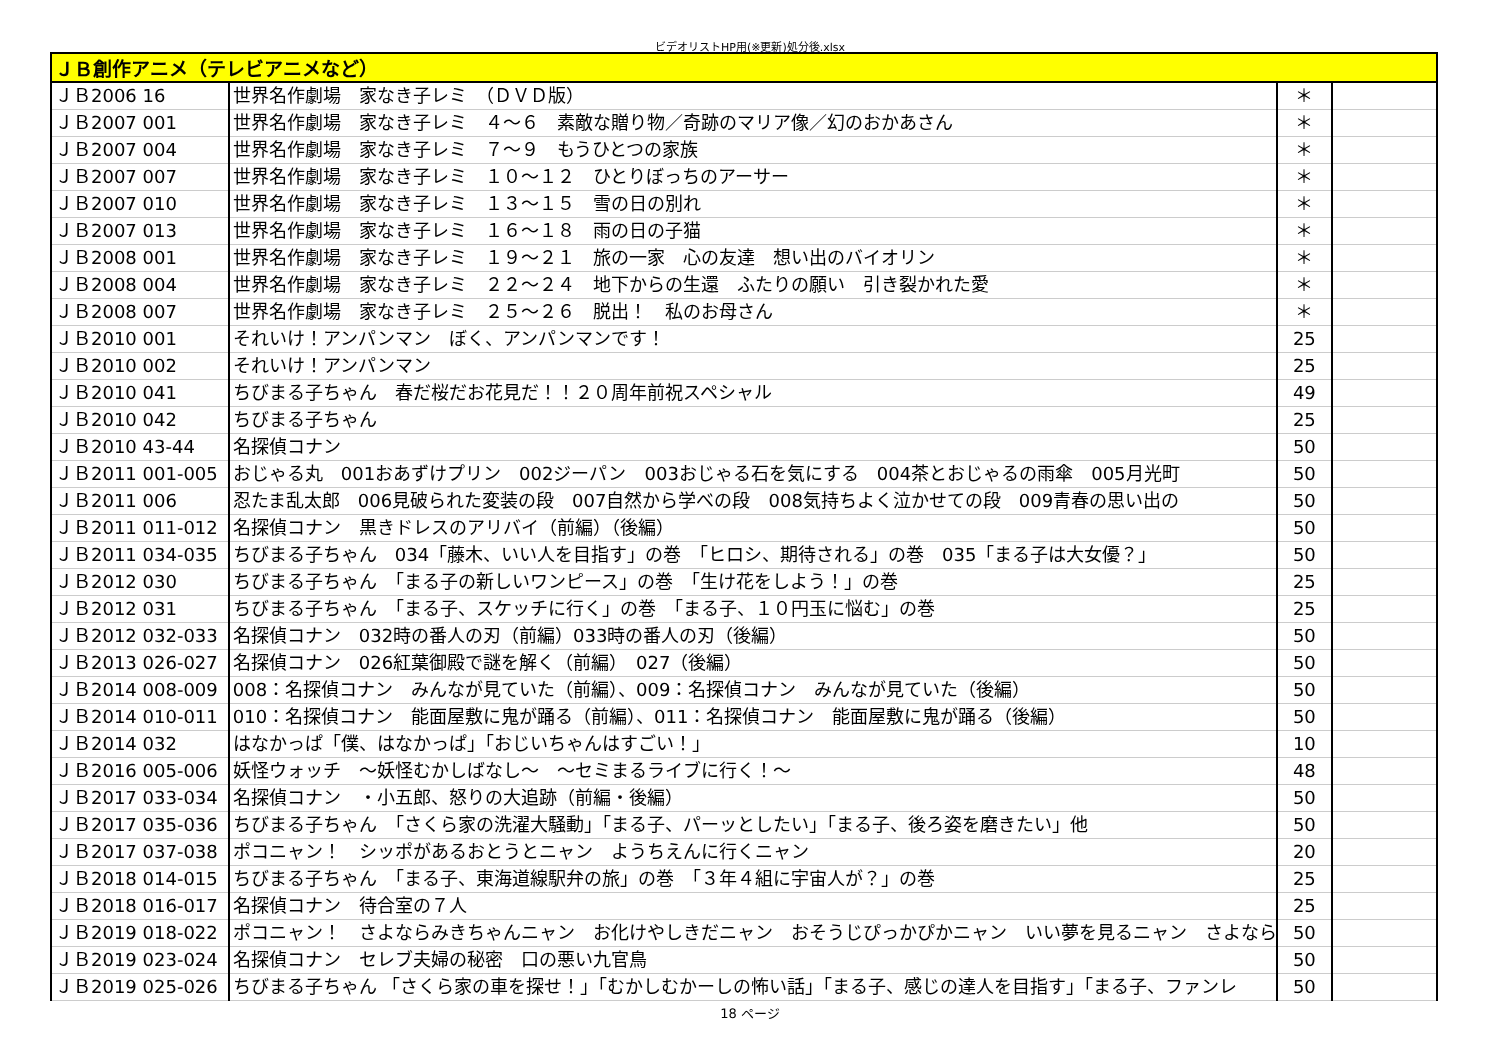ビデオリストHP用(※更新)処分後.xlsx
| ＪＢ創作アニメ（テレビアニメなど） | | | |
| --- | --- | --- | --- |
| ＪＢ2006 16 | 世界名作劇場 家なき子レミ （ＤＶＤ版） | ＊ | |
| ＪＢ2007 001 | 世界名作劇場 家なき子レミ ４～６ 素敵な贈り物／奇跡のマリア像／幻のおかあさん | ＊ | |
| ＪＢ2007 004 | 世界名作劇場 家なき子レミ ７～９ もうひとつの家族 | ＊ | |
| ＪＢ2007 007 | 世界名作劇場 家なき子レミ １０～１２ ひとりぼっちのアーサー | ＊ | |
| ＪＢ2007 010 | 世界名作劇場 家なき子レミ １３～１５ 雪の日の別れ | ＊ | |
| ＪＢ2007 013 | 世界名作劇場 家なき子レミ １６～１８ 雨の日の子猫 | ＊ | |
| ＪＢ2008 001 | 世界名作劇場 家なき子レミ １９～２１ 旅の一家 心の友達 想い出のバイオリン | ＊ | |
| ＪＢ2008 004 | 世界名作劇場 家なき子レミ ２２～２４ 地下からの生還 ふたりの願い 引き裂かれた愛 | ＊ | |
| ＪＢ2008 007 | 世界名作劇場 家なき子レミ ２５～２６ 脱出！ 私のお母さん | ＊ | |
| ＪＢ2010 001 | それいけ！アンパンマン ぼく、アンパンマンです！ | 25 | |
| ＪＢ2010 002 | それいけ！アンパンマン | 25 | |
| ＪＢ2010 041 | ちびまる子ちゃん 春だ桜だお花見だ！！２０周年前祝スペシャル | 49 | |
| ＪＢ2010 042 | ちびまる子ちゃん | 25 | |
| ＪＢ2010 43-44 | 名探偵コナン | 50 | |
| ＪＢ2011 001-005 | おじゃる丸 001おあずけプリン 002ジーパン 003おじゃる石を気にする 004茶とおじゃるの雨傘 005月光町 | 50 | |
| ＪＢ2011 006 | 忍たま乱太郎 006見破られた変装の段 007自然から学べの段 008気持ちよく泣かせての段 009青春の思い出の | 50 | |
| ＪＢ2011 011-012 | 名探偵コナン 黒きドレスのアリバイ（前編）（後編） | 50 | |
| ＪＢ2011 034-035 | ちびまる子ちゃん 034「藤木、いい人を目指す」の巻 「ヒロシ、期待される」の巻 035「まる子は大女優？」 | 50 | |
| ＪＢ2012 030 | ちびまる子ちゃん 「まる子の新しいワンピース」の巻 「生け花をしよう！」の巻 | 25 | |
| ＪＢ2012 031 | ちびまる子ちゃん 「まる子、スケッチに行く」の巻 「まる子、１０円玉に悩む」の巻 | 25 | |
| ＪＢ2012 032-033 | 名探偵コナン 032時の番人の刃（前編）033時の番人の刃（後編） | 50 | |
| ＪＢ2013 026-027 | 名探偵コナン 026紅葉御殿で謎を解く（前編） 027（後編） | 50 | |
| ＪＢ2014 008-009 | 008：名探偵コナン みんなが見ていた（前編）、009：名探偵コナン みんなが見ていた（後編） | 50 | |
| ＪＢ2014 010-011 | 010：名探偵コナン 能面屋敷に鬼が踊る（前編）、011：名探偵コナン 能面屋敷に鬼が踊る（後編） | 50 | |
| ＪＢ2014 032 | はなかっぱ「僕、はなかっぱ」「おじいちゃんはすごい！」 | 10 | |
| ＪＢ2016 005-006 | 妖怪ウォッチ ～妖怪むかしばなし～ ～セミまるライブに行く！～ | 48 | |
| ＪＢ2017 033-034 | 名探偵コナン ・小五郎、怒りの大追跡（前編・後編） | 50 | |
| ＪＢ2017 035-036 | ちびまる子ちゃん 「さくら家の洗濯大騒動」「まる子、パーッとしたい」「まる子、後ろ姿を磨きたい」他 | 50 | |
| ＪＢ2017 037-038 | ポコニャン！ シッポがあるおとうとニャン ようちえんに行くニャン | 20 | |
| ＪＢ2018 014-015 | ちびまる子ちゃん 「まる子、東海道線駅弁の旅」の巻 「３年４組に宇宙人が？」の巻 | 25 | |
| ＪＢ2018 016-017 | 名探偵コナン 待合室の７人 | 25 | |
| ＪＢ2019 018-022 | ポコニャン！ さよならみきちゃんニャン お化けやしきだニャン おそうじぴっかぴかニャン いい夢を見るニャン さよなら | 50 | |
| ＪＢ2019 023-024 | 名探偵コナン セレブ夫婦の秘密 口の悪い九官鳥 | 50 | |
| ＪＢ2019 025-026 | ちびまる子ちゃん 「さくら家の車を探せ！」「むかしむかーしの怖い話」「まる子、感じの達人を目指す」「まる子、ファンレ | 50 | |
18 ページ